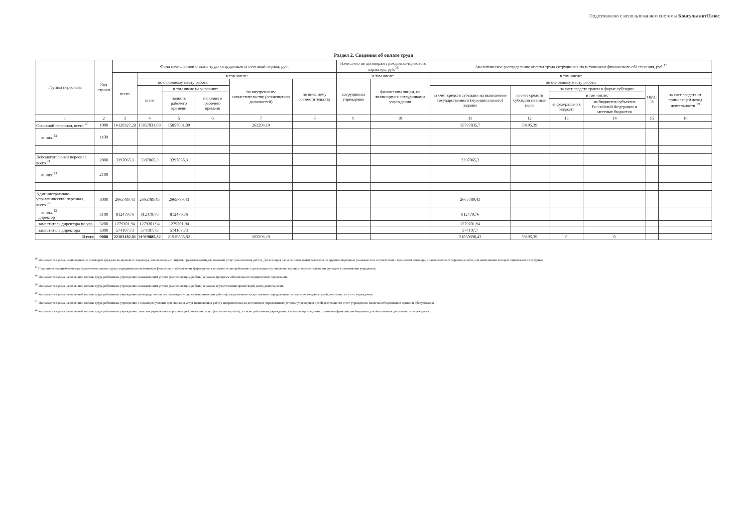Подготовлено с использованием системы КонсультантПлюс
Раздел 2. Сведения об оплате труда
| Группы персонала | Код строки | Фонд начисленной оплаты труда сотрудников за отчетный период, руб. | | | | | | Начислено по договорам гражданско-правового характера, руб.<sup>16</sup> | | Аналитическое распределение оплаты труда сотрудников по источникам финансового обеспечения, руб.<sup>17</sup> | | | | | |
| --- | --- | --- | --- | --- | --- | --- | --- | --- | --- | --- | --- | --- | --- | --- | --- |
| | | всего | в том числе: | | | | | в том числе: | | в том числе: | | | | | |
| | | | по основному месту работы | | | по внутреннему совместительству (совмещению должностей) | по внешнему совместительству | сотрудникам учреждения | физическим лицам, не являющимся сотрудниками учреждения | по основному месту работы | | | | | |
| | | | всего | в том числе на условиях: | | | | | | за счет средств субсидии на выполнение государственного (муниципального) задания | за счет средств субсидии на иные цели | за счет средств гранта в форме субсидии | | ОМС <sup>18</sup> | за счет средств от приносящей доход деятельности <sup>19</sup> |
| | | | | полного рабочего времени | неполного рабочего времени | | | | | | | в том числе: | | | |
| | | | | | | | | | | | | из федерального бюджета | из бюджетов субъектов Российской Федерации и местных бюджетов | | |
| 1 | 2 | 3 | 4 | 5 | 6 | 7 | 8 | 9 | 10 | 11 | 12 | 13 | 14 | 15 | 16 |
| Основной персонал, всего <sup>20</sup> | 1000 | 16120327,28 | 15857031,09 | 15857031,09 | | 263296,19 | | | | 15797835,7 | 59195,39 | | | | |
| из них:<sup>13</sup> | 1100 | | | | | | | | | | | | | | |
| Вспомогательный персонал, всего <sup>21</sup> | 2000 | 3397065,3 | 3397065,3 | 3397065,3 | | | | | | 3397065,3 | | | | | |
| из них:<sup>13</sup> | 2100 | | | | | | | | | | | | | | |
| Административно-управленческий персонал, всего <sup>22</sup> | 3000 | 2665789,43 | 2665789,43 | 2665789,43 | | | | | | 2665789,43 | | | | | |
| из них:<sup>13</sup> директор | 3100 | 812479,76 | 812479,76 | 812479,76 | | | | | | 812479,76 | | | | | |
| заместитель директора по увр | 3200 | 1279201,94 | 1279201,94 | 1279201,94 | | | | | | 1279201,94 | | | | | |
| заместитель директора | 3300 | 574107,73 | 574107,73 | 574107,73 | | | | | | 574107,7 | | | | | |
| Итого | 9000 | 22183182,01 | 21919885,82 | 21919885,82 | | 263296,19 | | | | 21860690,43 | 59195,39 | 0 | 0 | | |
<sup>16</sup> Указывается сумма, начисленная по договорам гражданско-правового характера, заключенным с лицами, привлекаемыми для оказания услуг (выполнения работ). Детализация начисленного вознаграждения по группам персонала указывается в соответствии с предметом договора, в зависимости от характера работ, для выполнения которых привлекается сотрудник
<sup>17</sup> Показатели аналитического распределения оплаты труда сотрудников по источникам финансового обеспечения формируются в случае, если требование о детализации установлено органом, осуществляющим функции и полномочия учредителя.
<sup>18</sup> Указывается сумма начисленной оплаты труда работникам учреждения, оказывающим услуги (выполняющим работы) в рамках программ обязательного медицинского страхования.
<sup>19</sup> Указывается сумма начисленной оплаты труда работникам учреждения, оказывающим услуги (выполняющим работы) в рамках осуществления приносящей доход деятельности.
<sup>20</sup> Указывается сумма начисленной оплаты труда работникам учреждения, непосредственно оказывающим услуги (выполняющим работы), направленные на достижение определенных уставом учреждения целей деятельности этого учреждения.
<sup>21</sup> Указывается сумма начисленной оплаты труда работникам учреждения, создающим условия для оказания услуг (выполнения работ), направленных на достижение определенных уставом учреждения целей деятельности этого учреждения, включая обслуживание зданий и оборудования.
<sup>22</sup> Указывается сумма начисленной оплаты труда работникам учреждения, занятым управлением (организацией) оказания услуг (выполнения работ), а также работникам учреждения, выполняющим административные функции, необходимые для обеспечения деятельности учреждения.